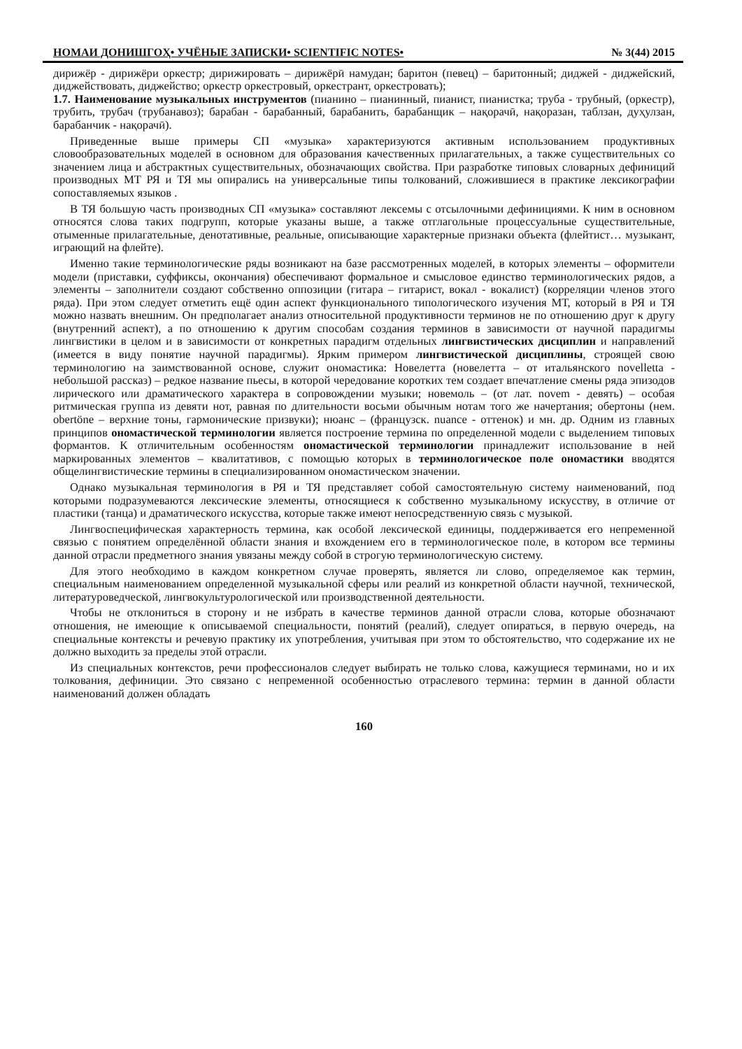НОМАИ ДОНИШГОҲ• УЧЁНЫЕ ЗАПИСКИ• SCIENTIFIC NOTES• № 3(44) 2015
дирижёр - дирижёри оркестр; дирижировать – дирижёрӣ намудан; баритон (певец) – баритонный; диджей - диджейский, диджействовать, диджейство; оркестр оркестровый, оркестрант, оркестровать);
1.7. Наименование музыкальных инструментов (пианино – пианинный, пианист, пианистка; труба - трубный, (оркестр), трубить, трубач (трубанавоз); барабан - барабанный, барабанить, барабанщик – нақорачӣ, нақоразан, таблзан, дуҳулзан, барабанчик - нақорачӣ).
Приведенные выше примеры СП «музыка» характеризуются активным использованием продуктивных словообразовательных моделей в основном для образования качественных прилагательных, а также существительных со значением лица и абстрактных существительных, обозначающих свойства. При разработке типовых словарных дефиниций производных МТ РЯ и ТЯ мы опирались на универсальные типы толкований, сложившиеся в практике лексикографии сопоставляемых языков .
В ТЯ большую часть производных СП «музыка» составляют лексемы с отсылочными дефинициями. К ним в основном относятся слова таких подгрупп, которые указаны выше, а также отглагольные процессуальные существительные, отыменные прилагательные, денотативные, реальные, описывающие характерные признаки объекта (флейтист… музыкант, играющий на флейте).
Именно такие терминологические ряды возникают на базе рассмотренных моделей, в которых элементы – оформители модели (приставки, суффиксы, окончания) обеспечивают формальное и смысловое единство терминологических рядов, а элементы – заполнители создают собственно оппозиции (гитара – гитарист, вокал - вокалист) (корреляции членов этого ряда). При этом следует отметить ещё один аспект функционального типологического изучения МТ, который в РЯ и ТЯ можно назвать внешним. Он предполагает анализ относительной продуктивности терминов не по отношению друг к другу (внутренний аспект), а по отношению к другим способам создания терминов в зависимости от научной парадигмы лингвистики в целом и в зависимости от конкретных парадигм отдельных лингвистических дисциплин и направлений (имеется в виду понятие научной парадигмы). Ярким примером лингвистической дисциплины, строящей свою терминологию на заимствованной основе, служит ономастика: Новелетта (новелетта – от итальянского novelletta - небольшой рассказ) – редкое название пьесы, в которой чередование коротких тем создает впечатление смены ряда эпизодов лирического или драматического характера в сопровождении музыки; новемоль – (от лат. novem - девять) – особая ритмическая группа из девяти нот, равная по длительности восьми обычным нотам того же начертания; обертоны (нем. obertöne – верхние тоны, гармонические призвуки); нюанс – (французск. nuance - оттенок) и мн. др. Одним из главных принципов ономастической терминологии является построение термина по определенной модели с выделением типовых формантов. К отличительным особенностям ономастической терминологии принадлежит использование в ней маркированных элементов – квалитативов, с помощью которых в терминологическое поле ономастики вводятся общелингвистические термины в специализированном ономастическом значении.
Однако музыкальная терминология в РЯ и ТЯ представляет собой самостоятельную систему наименований, под которыми подразумеваются лексические элементы, относящиеся к собственно музыкальному искусству, в отличие от пластики (танца) и драматического искусства, которые также имеют непосредственную связь с музыкой.
Лингвоспецифическая характерность термина, как особой лексической единицы, поддерживается его непременной связью с понятием определённой области знания и вхождением его в терминологическое поле, в котором все термины данной отрасли предметного знания увязаны между собой в строгую терминологическую систему.
Для этого необходимо в каждом конкретном случае проверять, является ли слово, определяемое как термин, специальным наименованием определенной музыкальной сферы или реалий из конкретной области научной, технической, литературоведческой, лингвокультурологической или производственной деятельности.
Чтобы не отклониться в сторону и не избрать в качестве терминов данной отрасли слова, которые обозначают отношения, не имеющие к описываемой специальности, понятий (реалий), следует опираться, в первую очередь, на специальные контексты и речевую практику их употребления, учитывая при этом то обстоятельство, что содержание их не должно выходить за пределы этой отрасли.
Из специальных контекстов, речи профессионалов следует выбирать не только слова, кажущиеся терминами, но и их толкования, дефиниции. Это связано с непременной особенностью отраслевого термина: термин в данной области наименований должен обладать
160